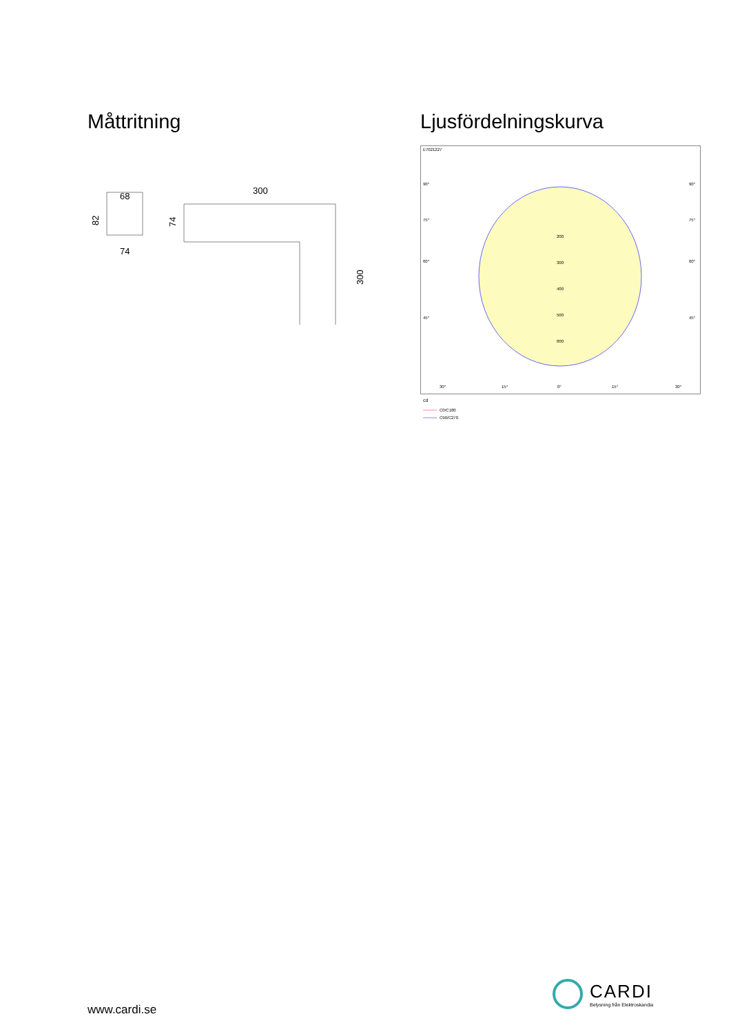Måttritning
68
74
82
300
74
300
Ljusfördelningskurva
E7021227
200
300
400
500
600
90°
90°
75°
75°
60°
60°
45°
45°
30°
15°
0°
15°
30°
cd
C0/C180
C90/C270
www.cardi.se
CARDI
Belysning från Elektroskandia